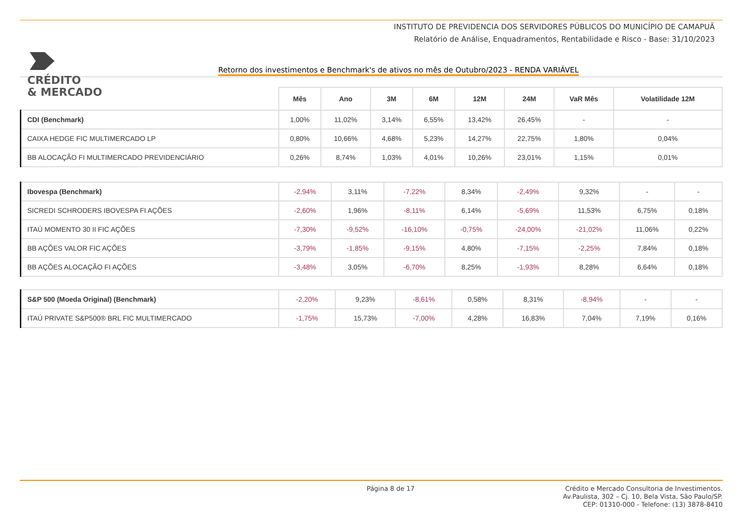CRÉDITO
& MERCADO
INSTITUTO DE PREVIDENCIA DOS SERVIDORES PÚBLICOS DO MUNICÍPIO DE CAMAPUÃ
Relatório de Análise, Enquadramentos, Rentabilidade e Risco - Base: 31/10/2023
Retorno dos investimentos e Benchmark's de ativos no mês de Outubro/2023 - RENDA VARIÁVEL
| | Mês | Ano | 3M | 6M | 12M | 24M | VaR Mês | Volatilidade 12M |
| --- | --- | --- | --- | --- | --- | --- | --- | --- |
| CDI (Benchmark) | 1,00% | 11,02% | 3,14% | 6,55% | 13,42% | 26,45% | - | - |
| CAIXA HEDGE FIC MULTIMERCADO LP | 0,80% | 10,66% | 4,68% | 5,23% | 14,27% | 22,75% | 1,80% | 0,04% |
| BB ALOCAÇÃO FI MULTIMERCADO PREVIDENCIÁRIO | 0,26% | 8,74% | 1,03% | 4,01% | 10,26% | 23,01% | 1,15% | 0,01% |
| Ibovespa (Benchmark) | -2,94% | 3,11% | -7,22% | 8,34% | -2,49% | 9,32% | - | - |
| SICREDI SCHRODERS IBOVESPA FI AÇÕES | -2,60% | 1,96% | -8,11% | 6,14% | -5,69% | 11,53% | 6,75% | 0,18% |
| ITAÚ MOMENTO 30 II FIC AÇÕES | -7,30% | -9,52% | -16,10% | -0,75% | -24,00% | -21,02% | 11,06% | 0,22% |
| BB AÇÕES VALOR FIC AÇÕES | -3,79% | -1,85% | -9,15% | 4,80% | -7,15% | -2,25% | 7,84% | 0,18% |
| BB AÇÕES ALOCAÇÃO FI AÇÕES | -3,48% | 3,05% | -6,70% | 8,25% | -1,93% | 8,28% | 6,64% | 0,18% |
| S&P 500 (Moeda Original) (Benchmark) | -2,20% | 9,23% | -8,61% | 0,58% | 8,31% | -8,94% | - | - |
| ITAÚ PRIVATE S&P500® BRL FIC MULTIMERCADO | -1,75% | 15,73% | -7,00% | 4,28% | 16,83% | 7,04% | 7,19% | 0,16% |
Página 8 de 17
Crédito e Mercado Consultoria de Investimentos.
Av.Paulista, 302 – Cj. 10, Bela Vista, São Paulo/SP.
CEP: 01310-000 - Telefone: (13) 3878-8410